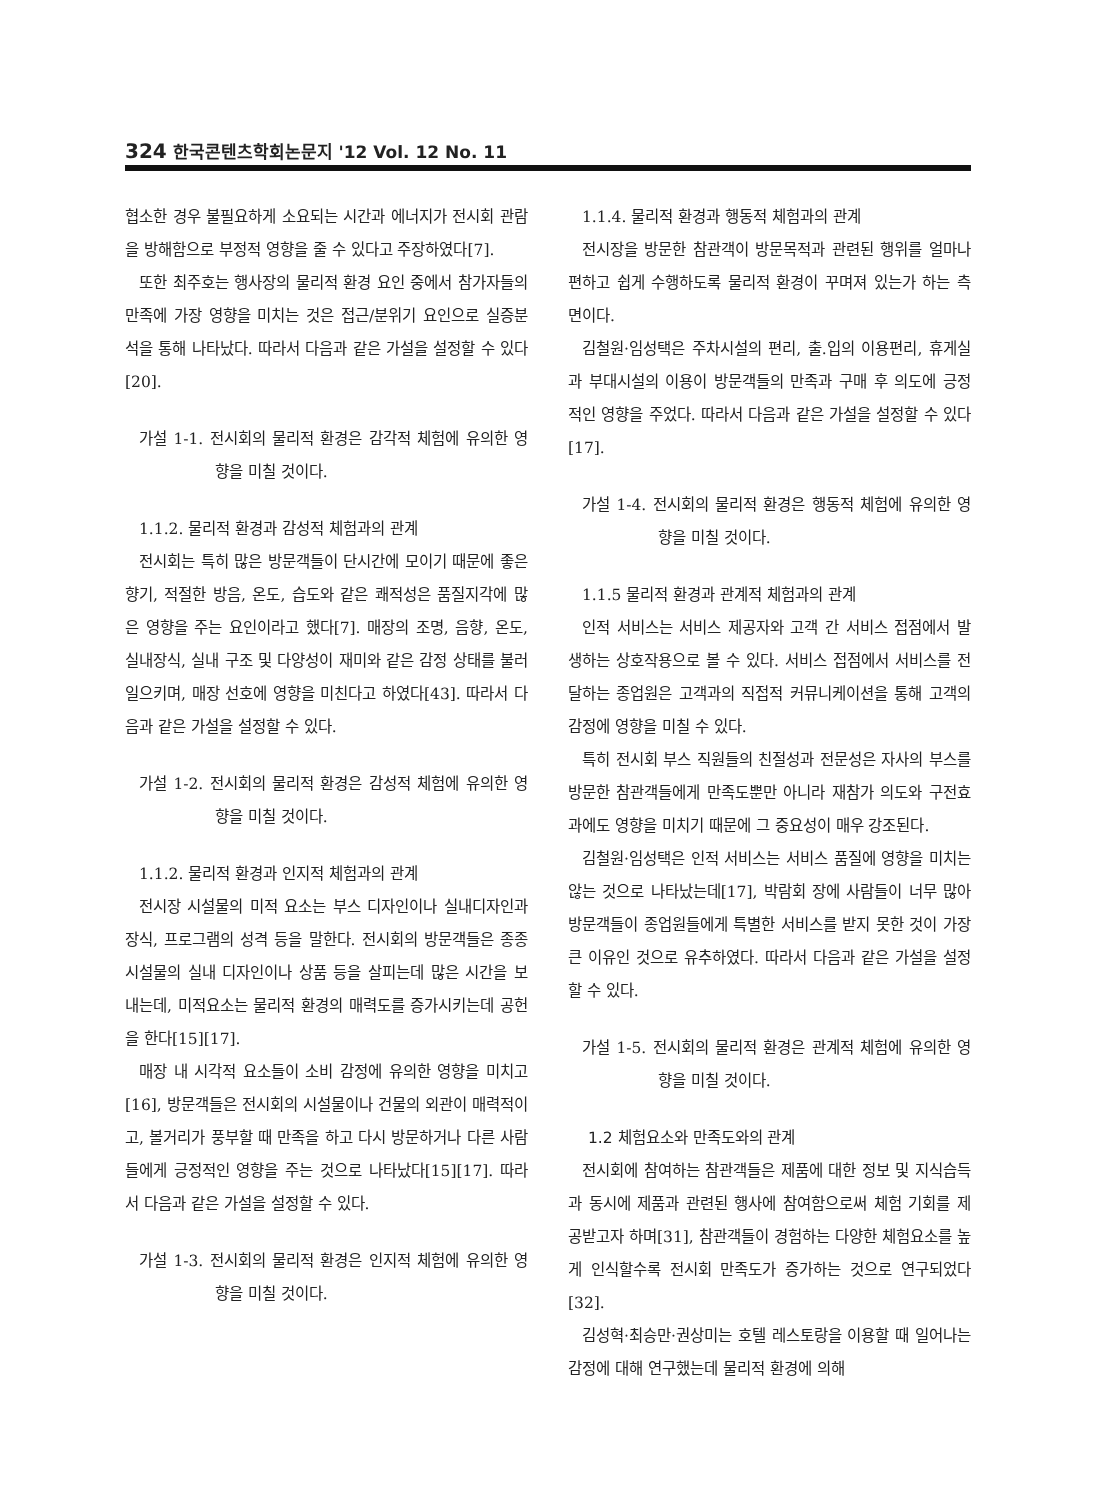324 한국콘텐츠학회논문지 '12 Vol. 12 No. 11
협소한 경우 불필요하게 소요되는 시간과 에너지가 전시회 관람을 방해함으로 부정적 영향을 줄 수 있다고 주장하였다[7].
또한 최주호는 행사장의 물리적 환경 요인 중에서 참가자들의 만족에 가장 영향을 미치는 것은 접근/분위기 요인으로 실증분석을 통해 나타났다. 따라서 다음과 같은 가설을 설정할 수 있다[20].
가설 1-1. 전시회의 물리적 환경은 감각적 체험에 유의한 영향을 미칠 것이다.
1.1.2. 물리적 환경과 감성적 체험과의 관계
전시회는 특히 많은 방문객들이 단시간에 모이기 때문에 좋은 향기, 적절한 방음, 온도, 습도와 같은 쾌적성은 품질지각에 많은 영향을 주는 요인이라고 했다[7]. 매장의 조명, 음향, 온도, 실내장식, 실내 구조 및 다양성이 재미와 같은 감정 상태를 불러일으키며, 매장 선호에 영향을 미친다고 하였다[43]. 따라서 다음과 같은 가설을 설정할 수 있다.
가설 1-2. 전시회의 물리적 환경은 감성적 체험에 유의한 영향을 미칠 것이다.
1.1.2. 물리적 환경과 인지적 체험과의 관계
전시장 시설물의 미적 요소는 부스 디자인이나 실내디자인과 장식, 프로그램의 성격 등을 말한다. 전시회의 방문객들은 종종 시설물의 실내 디자인이나 상품 등을 살피는데 많은 시간을 보내는데, 미적요소는 물리적 환경의 매력도를 증가시키는데 공헌을 한다[15][17].
매장 내 시각적 요소들이 소비 감정에 유의한 영향을 미치고[16], 방문객들은 전시회의 시설물이나 건물의 외관이 매력적이고, 볼거리가 풍부할 때 만족을 하고 다시 방문하거나 다른 사람들에게 긍정적인 영향을 주는 것으로 나타났다[15][17]. 따라서 다음과 같은 가설을 설정할 수 있다.
가설 1-3. 전시회의 물리적 환경은 인지적 체험에 유의한 영향을 미칠 것이다.
1.1.4. 물리적 환경과 행동적 체험과의 관계
전시장을 방문한 참관객이 방문목적과 관련된 행위를 얼마나 편하고 쉽게 수행하도록 물리적 환경이 꾸며져 있는가 하는 측면이다.
김철원·임성택은 주차시설의 편리, 출.입의 이용편리, 휴게실과 부대시설의 이용이 방문객들의 만족과 구매 후 의도에 긍정적인 영향을 주었다. 따라서 다음과 같은 가설을 설정할 수 있다[17].
가설 1-4. 전시회의 물리적 환경은 행동적 체험에 유의한 영향을 미칠 것이다.
1.1.5 물리적 환경과 관계적 체험과의 관계
인적 서비스는 서비스 제공자와 고객 간 서비스 접점에서 발생하는 상호작용으로 볼 수 있다. 서비스 접점에서 서비스를 전달하는 종업원은 고객과의 직접적 커뮤니케이션을 통해 고객의 감정에 영향을 미칠 수 있다.
특히 전시회 부스 직원들의 친절성과 전문성은 자사의 부스를 방문한 참관객들에게 만족도뿐만 아니라 재참가 의도와 구전효과에도 영향을 미치기 때문에 그 중요성이 매우 강조된다.
김철원·임성택은 인적 서비스는 서비스 품질에 영향을 미치는 않는 것으로 나타났는데[17], 박람회 장에 사람들이 너무 많아 방문객들이 종업원들에게 특별한 서비스를 받지 못한 것이 가장 큰 이유인 것으로 유추하였다. 따라서 다음과 같은 가설을 설정할 수 있다.
가설 1-5. 전시회의 물리적 환경은 관계적 체험에 유의한 영향을 미칠 것이다.
1.2 체험요소와 만족도와의 관계
전시회에 참여하는 참관객들은 제품에 대한 정보 및 지식습득과 동시에 제품과 관련된 행사에 참여함으로써 체험 기회를 제공받고자 하며[31], 참관객들이 경험하는 다양한 체험요소를 높게 인식할수록 전시회 만족도가 증가하는 것으로 연구되었다[32].
김성혁·최승만·권상미는 호텔 레스토랑을 이용할 때 일어나는 감정에 대해 연구했는데 물리적 환경에 의해